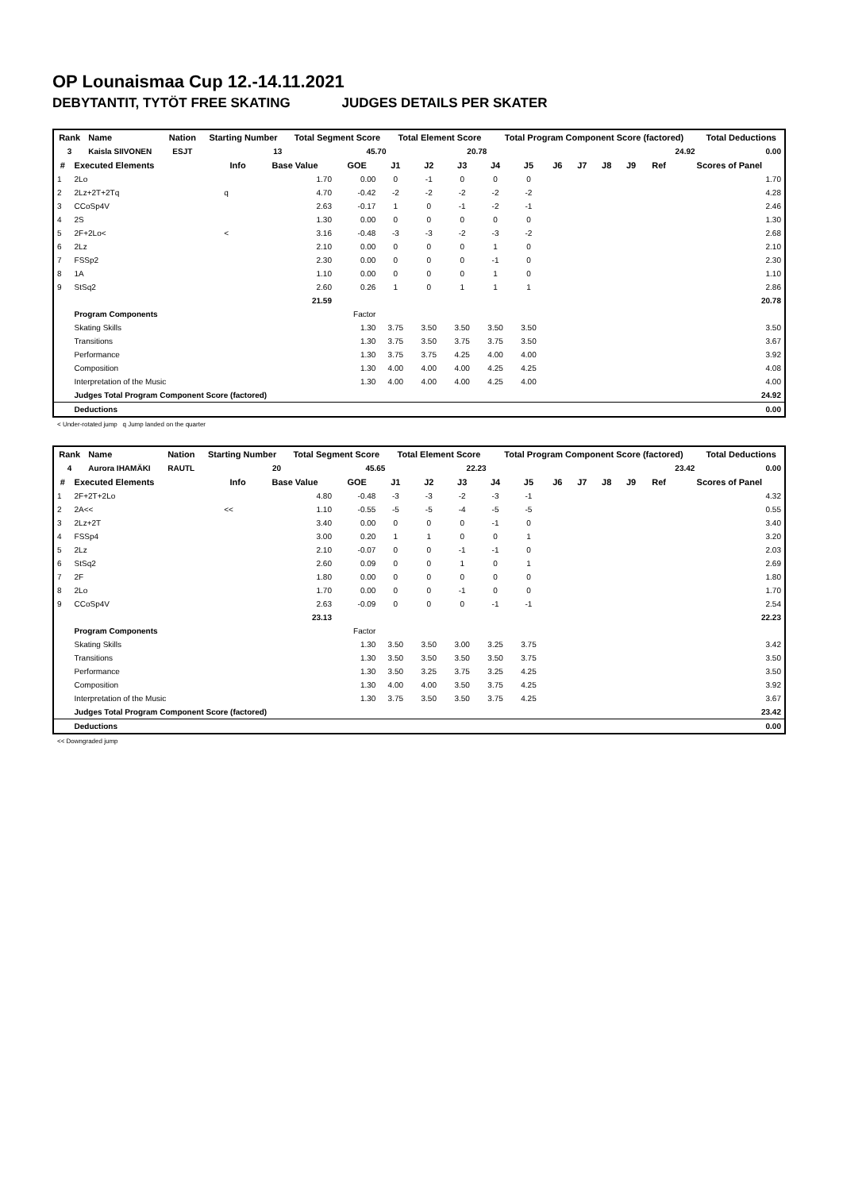OP Lounaismaa Cup 12.-14.11.2021
DEBYTANTIT, TYTÖT FREE SKATING JUDGES DETAILS PER SKATER
| Rank | Name | Nation | Starting Number | Total Segment Score | Total Element Score | Total Program Component Score (factored) | Total Deductions |
| --- | --- | --- | --- | --- | --- | --- | --- |
| 3 | Kaisla SIIVONEN | ESJT | 13 | 45.70 | 20.78 | 24.92 | 0.00 |
| # | Executed Elements | Info | Base Value | GOE | J1 | J2 | J3 | J4 | J5 | J6 | J7 | J8 | J9 | Ref | Scores of Panel |
| --- | --- | --- | --- | --- | --- | --- | --- | --- | --- | --- | --- | --- | --- | --- | --- |
| 1 | 2Lo | | 1.70 | 0.00 | 0 | -1 | 0 | 0 | 0 | | | | | | 1.70 |
| 2 | 2Lz+2T+2Tq | q | 4.70 | -0.42 | -2 | -2 | -2 | -2 | -2 | | | | | | 4.28 |
| 3 | CCoSp4V | | 2.63 | -0.17 | 1 | 0 | -1 | -2 | -1 | | | | | | 2.46 |
| 4 | 2S | | 1.30 | 0.00 | 0 | 0 | 0 | 0 | 0 | | | | | | 1.30 |
| 5 | 2F+2Lo< | < | 3.16 | -0.48 | -3 | -3 | -2 | -3 | -2 | | | | | | 2.68 |
| 6 | 2Lz | | 2.10 | 0.00 | 0 | 0 | 0 | 1 | 0 | | | | | | 2.10 |
| 7 | FSSp2 | | 2.30 | 0.00 | 0 | 0 | 0 | -1 | 0 | | | | | | 2.30 |
| 8 | 1A | | 1.10 | 0.00 | 0 | 0 | 0 | 1 | 0 | | | | | | 1.10 |
| 9 | StSq2 | | 2.60 | 0.26 | 1 | 0 | 1 | 1 | 1 | | | | | | 2.86 |
| | | | 21.59 | | | | | | | | | | | | 20.78 |
| | Program Components | | | Factor | | | | | | | | | | | |
| | Skating Skills | | | 1.30 | 3.75 | 3.50 | 3.50 | 3.50 | 3.50 | | | | | | 3.50 |
| | Transitions | | | 1.30 | 3.75 | 3.50 | 3.75 | 3.75 | 3.50 | | | | | | 3.67 |
| | Performance | | | 1.30 | 3.75 | 3.75 | 4.25 | 4.00 | 4.00 | | | | | | 3.92 |
| | Composition | | | 1.30 | 4.00 | 4.00 | 4.00 | 4.25 | 4.25 | | | | | | 4.08 |
| | Interpretation of the Music | | | 1.30 | 4.00 | 4.00 | 4.00 | 4.25 | 4.00 | | | | | | 4.00 |
| | Judges Total Program Component Score (factored) | | | | | | | | | | | | | | 24.92 |
| | Deductions | | | | | | | | | | | | | | 0.00 |
< Under-rotated jump q Jump landed on the quarter
| Rank | Name | Nation | Starting Number | Total Segment Score | Total Element Score | Total Program Component Score (factored) | Total Deductions |
| --- | --- | --- | --- | --- | --- | --- | --- |
| 4 | Aurora IHAMÄKI | RAUTL | 20 | 45.65 | 22.23 | 23.42 | 0.00 |
| # | Executed Elements | Info | Base Value | GOE | J1 | J2 | J3 | J4 | J5 | J6 | J7 | J8 | J9 | Ref | Scores of Panel |
| --- | --- | --- | --- | --- | --- | --- | --- | --- | --- | --- | --- | --- | --- | --- | --- |
| 1 | 2F+2T+2Lo | | 4.80 | -0.48 | -3 | -3 | -2 | -3 | -1 | | | | | | 4.32 |
| 2 | 2A<< | << | 1.10 | -0.55 | -5 | -5 | -4 | -5 | -5 | | | | | | 0.55 |
| 3 | 2Lz+2T | | 3.40 | 0.00 | 0 | 0 | 0 | -1 | 0 | | | | | | 3.40 |
| 4 | FSSp4 | | 3.00 | 0.20 | 1 | 1 | 0 | 0 | 1 | | | | | | 3.20 |
| 5 | 2Lz | | 2.10 | -0.07 | 0 | 0 | -1 | -1 | 0 | | | | | | 2.03 |
| 6 | StSq2 | | 2.60 | 0.09 | 0 | 0 | 1 | 0 | 1 | | | | | | 2.69 |
| 7 | 2F | | 1.80 | 0.00 | 0 | 0 | 0 | 0 | 0 | | | | | | 1.80 |
| 8 | 2Lo | | 1.70 | 0.00 | 0 | 0 | -1 | 0 | 0 | | | | | | 1.70 |
| 9 | CCoSp4V | | 2.63 | -0.09 | 0 | 0 | 0 | -1 | -1 | | | | | | 2.54 |
| | | | 23.13 | | | | | | | | | | | | 22.23 |
| | Program Components | | | Factor | | | | | | | | | | | |
| | Skating Skills | | | 1.30 | 3.50 | 3.50 | 3.00 | 3.25 | 3.75 | | | | | | 3.42 |
| | Transitions | | | 1.30 | 3.50 | 3.50 | 3.50 | 3.50 | 3.75 | | | | | | 3.50 |
| | Performance | | | 1.30 | 3.50 | 3.25 | 3.75 | 3.25 | 4.25 | | | | | | 3.50 |
| | Composition | | | 1.30 | 4.00 | 4.00 | 3.50 | 3.75 | 4.25 | | | | | | 3.92 |
| | Interpretation of the Music | | | 1.30 | 3.75 | 3.50 | 3.50 | 3.75 | 4.25 | | | | | | 3.67 |
| | Judges Total Program Component Score (factored) | | | | | | | | | | | | | | 23.42 |
| | Deductions | | | | | | | | | | | | | | 0.00 |
<< Downgraded jump